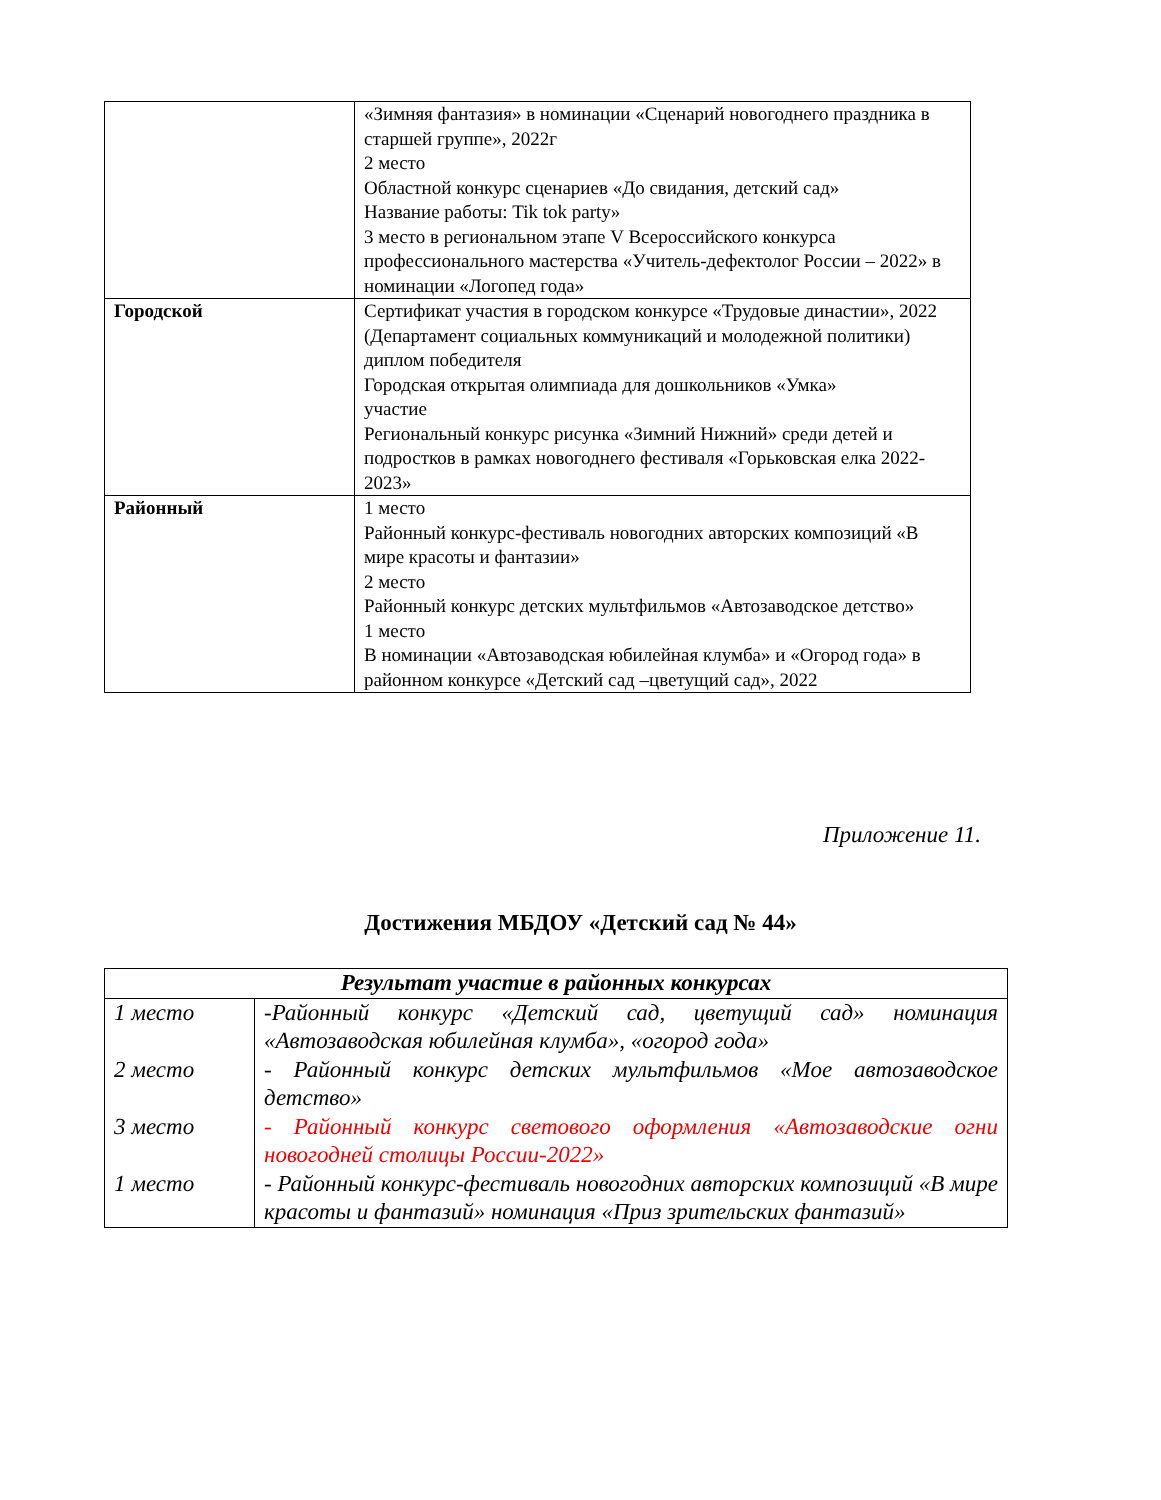| | «Зимняя фантазия» в номинации «Сценарий новогоднего праздника в старшей группе», 2022г 2 место Областной конкурс сценариев «До свидания, детский сад» Название работы: Tik tok party» 3 место в региональном этапе V Всероссийского конкурса профессионального мастерства «Учитель-дефектолог России – 2022» в номинации «Логопед года» |
| Городской | Сертификат участия в городском конкурсе «Трудовые династии», 2022 (Департамент социальных коммуникаций и молодежной политики) диплом победителя Городская открытая олимпиада для дошкольников «Умка» участие Региональный конкурс рисунка «Зимний Нижний» среди детей и подростков в рамках новогоднего фестиваля «Горьковская елка 2022-2023» |
| Районный | 1 место Районный конкурс-фестиваль новогодних авторских композиций «В мире красоты и фантазии» 2 место Районный конкурс детских мультфильмов «Автозаводское детство» 1 место В номинации «Автозаводская юбилейная клумба» и «Огород года» в районном конкурсе «Детский сад –цветущий сад», 2022 |
Приложение 11.
Достижения МБДОУ «Детский сад № 44»
| Результат участие в районных конкурсах | |
| --- | --- |
| 1 место 2 место 3 место 1 место | -Районный конкурс «Детский сад, цветущий сад» номинация «Автозаводская юбилейная клумба», «огород года» - Районный конкурс детских мультфильмов «Мое автозаводское детство» - Районный конкурс светового оформления «Автозаводские огни новогодней столицы России-2022» - Районный конкурс-фестиваль новогодних авторских композиций «В мире красоты и фантазий» номинация «Приз зрительских фантазий» |